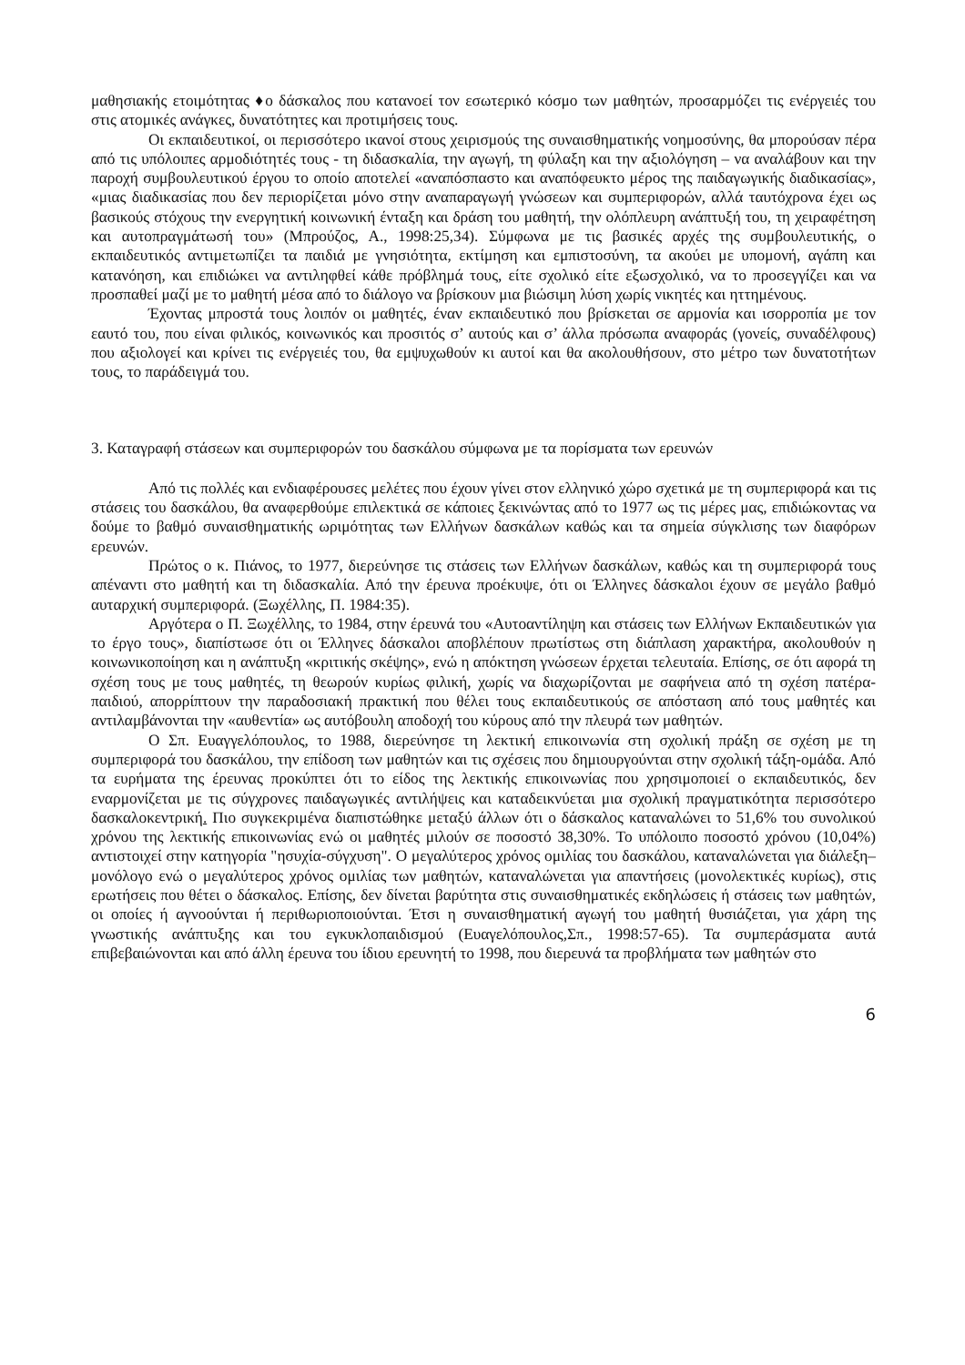μαθησιακής ετοιμότητας ♦ο δάσκαλος που κατανοεί τον εσωτερικό κόσμο των μαθητών, προσαρμόζει τις ενέργειές του στις ατομικές ανάγκες, δυνατότητες και προτιμήσεις τους.
Οι εκπαιδευτικοί, οι περισσότερο ικανοί στους χειρισμούς της συναισθηματικής νοημοσύνης, θα μπορούσαν πέρα από τις υπόλοιπες αρμοδιότητές τους - τη διδασκαλία, την αγωγή, τη φύλαξη και την αξιολόγηση – να αναλάβουν και την παροχή συμβουλευτικού έργου το οποίο αποτελεί «αναπόσπαστο και αναπόφευκτο μέρος της παιδαγωγικής διαδικασίας», «μιας διαδικασίας που δεν περιορίζεται μόνο στην αναπαραγωγή γνώσεων και συμπεριφορών, αλλά ταυτόχρονα έχει ως βασικούς στόχους την ενεργητική κοινωνική ένταξη και δράση του μαθητή, την ολόπλευρη ανάπτυξή του, τη χειραφέτηση και αυτοπραγμάτωσή του» (Μπρούζος, Α., 1998:25,34). Σύμφωνα με τις βασικές αρχές της συμβουλευτικής, ο εκπαιδευτικός αντιμετωπίζει τα παιδιά με γνησιότητα, εκτίμηση και εμπιστοσύνη, τα ακούει με υπομονή, αγάπη και κατανόηση, και επιδιώκει να αντιληφθεί κάθε πρόβλημά τους, είτε σχολικό είτε εξωσχολικό, να το προσεγγίζει και να προσπαθεί μαζί με το μαθητή μέσα από το διάλογο να βρίσκουν μια βιώσιμη λύση χωρίς νικητές και ηττημένους.
Έχοντας μπροστά τους λοιπόν οι μαθητές, έναν εκπαιδευτικό που βρίσκεται σε αρμονία και ισορροπία με τον εαυτό του, που είναι φιλικός, κοινωνικός και προσιτός σ’ αυτούς και σ’ άλλα πρόσωπα αναφοράς (γονείς, συναδέλφους) που αξιολογεί και κρίνει τις ενέργειές του, θα εμψυχωθούν κι αυτοί και θα ακολουθήσουν, στο μέτρο των δυνατοτήτων τους, το παράδειγμά του.
3. Καταγραφή στάσεων και συμπεριφορών του δασκάλου σύμφωνα με τα πορίσματα των ερευνών
Από τις πολλές και ενδιαφέρουσες μελέτες που έχουν γίνει στον ελληνικό χώρο σχετικά με τη συμπεριφορά και τις στάσεις του δασκάλου, θα αναφερθούμε επιλεκτικά σε κάποιες ξεκινώντας από το 1977 ως τις μέρες μας, επιδιώκοντας να δούμε το βαθμό συναισθηματικής ωριμότητας των Ελλήνων δασκάλων καθώς και τα σημεία σύγκλισης των διαφόρων ερευνών.
Πρώτος ο κ. Πιάνος, το 1977, διερεύνησε τις στάσεις των Ελλήνων δασκάλων, καθώς και τη συμπεριφορά τους απέναντι στο μαθητή και τη διδασκαλία. Από την έρευνα προέκυψε, ότι οι Έλληνες δάσκαλοι έχουν σε μεγάλο βαθμό αυταρχική συμπεριφορά. (Ξωχέλλης, Π. 1984:35).
Αργότερα ο Π. Ξωχέλλης, το 1984, στην έρευνά του «Αυτοαντίληψη και στάσεις των Ελλήνων Εκπαιδευτικών για το έργο τους», διαπίστωσε ότι οι Έλληνες δάσκαλοι αποβλέπουν πρωτίστως στη διάπλαση χαρακτήρα, ακολουθούν η κοινωνικοποίηση και η ανάπτυξη «κριτικής σκέψης», ενώ η απόκτηση γνώσεων έρχεται τελευταία. Επίσης, σε ότι αφορά τη σχέση τους με τους μαθητές, τη θεωρούν κυρίως φιλική, χωρίς να διαχωρίζονται με σαφήνεια από τη σχέση πατέρα-παιδιού, απορρίπτουν την παραδοσιακή πρακτική που θέλει τους εκπαιδευτικούς σε απόσταση από τους μαθητές και αντιλαμβάνονται την «αυθεντία» ως αυτόβουλη αποδοχή του κύρους από την πλευρά των μαθητών.
Ο Σπ. Ευαγγελόπουλος, το 1988, διερεύνησε τη λεκτική επικοινωνία στη σχολική πράξη σε σχέση με τη συμπεριφορά του δασκάλου, την επίδοση των μαθητών και τις σχέσεις που δημιουργούνται στην σχολική τάξη-ομάδα. Από τα ευρήματα της έρευνας προκύπτει ότι το είδος της λεκτικής επικοινωνίας που χρησιμοποιεί ο εκπαιδευτικός, δεν εναρμονίζεται με τις σύγχρονες παιδαγωγικές αντιλήψεις και καταδεικνύεται μια σχολική πραγματικότητα περισσότερο δασκαλοκεντρική. Πιο συγκεκριμένα διαπιστώθηκε μεταξύ άλλων ότι ο δάσκαλος καταναλώνει το 51,6% του συνολικού χρόνου της λεκτικής επικοινωνίας ενώ οι μαθητές μιλούν σε ποσοστό 38,30%. Το υπόλοιπο ποσοστό χρόνου (10,04%) αντιστοιχεί στην κατηγορία "ησυχία-σύγχυση". Ο μεγαλύτερος χρόνος ομιλίας του δασκάλου, καταναλώνεται για διάλεξη–μονόλογο ενώ ο μεγαλύτερος χρόνος ομιλίας των μαθητών, καταναλώνεται για απαντήσεις (μονολεκτικές κυρίως), στις ερωτήσεις που θέτει ο δάσκαλος. Επίσης, δεν δίνεται βαρύτητα στις συναισθηματικές εκδηλώσεις ή στάσεις των μαθητών, οι οποίες ή αγνοούνται ή περιθωριοποιούνται. Έτσι η συναισθηματική αγωγή του μαθητή θυσιάζεται, για χάρη της γνωστικής ανάπτυξης και του εγκυκλοπαιδισμού (Ευαγελόπουλος,Σπ., 1998:57-65). Τα συμπεράσματα αυτά επιβεβαιώνονται και από άλλη έρευνα του ίδιου ερευνητή το 1998, που διερευνά τα προβλήματα των μαθητών στο
6